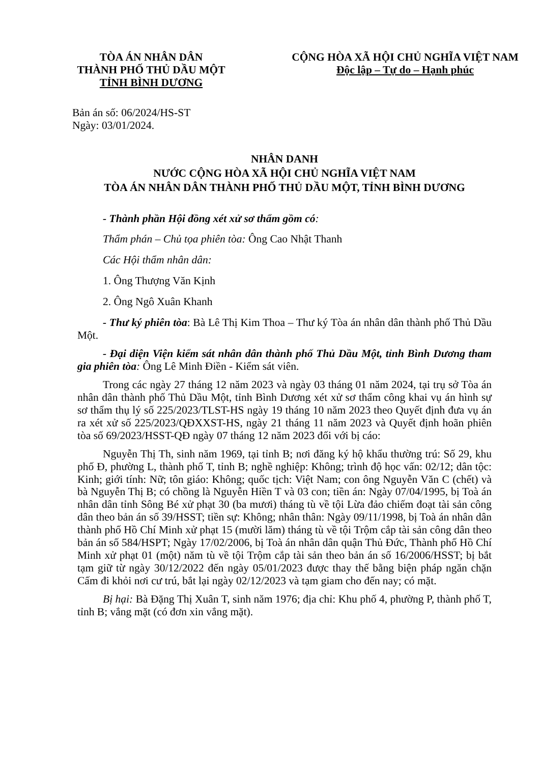TÒA ÁN NHÂN DÂN
THÀNH PHỐ THỦ DẦU MỘT
TỈNH BÌNH DƯƠNG
CỘNG HÒA XÃ HỘI CHỦ NGHĨA VIỆT NAM
Độc lập – Tự do – Hạnh phúc
Bản án số: 06/2024/HS-ST
Ngày: 03/01/2024.
NHÂN DANH
NƯỚC CỘNG HÒA XÃ HỘI CHỦ NGHĨA VIỆT NAM
TÒA ÁN NHÂN DÂN THÀNH PHỐ THỦ DẦU MỘT, TỈNH BÌNH DƯƠNG
- Thành phần Hội đồng xét xử sơ thẩm gồm có:
Thẩm phán – Chủ tọa phiên tòa: Ông Cao Nhật Thanh
Các Hội thẩm nhân dân:
1. Ông Thượng Văn Kịnh
2. Ông Ngô Xuân Khanh
- Thư ký phiên tòa: Bà Lê Thị Kim Thoa – Thư ký Tòa án nhân dân thành phố Thủ Dầu Một.
- Đại diện Viện kiểm sát nhân dân thành phố Thủ Dầu Một, tỉnh Bình Dương tham gia phiên tòa: Ông Lê Minh Điền - Kiểm sát viên.
Trong các ngày 27 tháng 12 năm 2023 và ngày 03 tháng 01 năm 2024, tại trụ sở Tòa án nhân dân thành phố Thủ Dầu Một, tỉnh Bình Dương xét xử sơ thẩm công khai vụ án hình sự sơ thẩm thụ lý số 225/2023/TLST-HS ngày 19 tháng 10 năm 2023 theo Quyết định đưa vụ án ra xét xử số 225/2023/QĐXXST-HS, ngày 21 tháng 11 năm 2023 và Quyết định hoãn phiên tòa số 69/2023/HSST-QĐ ngày 07 tháng 12 năm 2023 đối với bị cáo:
Nguyễn Thị Th, sinh năm 1969, tại tỉnh B; nơi đăng ký hộ khẩu thường trú: Số 29, khu phố Đ, phường L, thành phố T, tỉnh B; nghề nghiệp: Không; trình độ học vấn: 02/12; dân tộc: Kinh; giới tính: Nữ; tôn giáo: Không; quốc tịch: Việt Nam; con ông Nguyễn Văn C (chết) và bà Nguyễn Thị B; có chồng là Nguyễn Hiền T và 03 con; tiền án: Ngày 07/04/1995, bị Toà án nhân dân tỉnh Sông Bé xử phạt 30 (ba mươi) tháng tù về tội Lừa đảo chiếm đoạt tài sản công dân theo bản án số 39/HSST; tiền sự: Không; nhân thân: Ngày 09/11/1998, bị Toà án nhân dân thành phố Hồ Chí Minh xử phạt 15 (mười lăm) tháng tù về tội Trộm cắp tài sản công dân theo bản án số 584/HSPT; Ngày 17/02/2006, bị Toà án nhân dân quận Thủ Đức, Thành phố Hồ Chí Minh xử phạt 01 (một) năm tù về tội Trộm cắp tài sản theo bản án số 16/2006/HSST; bị bắt tạm giữ từ ngày 30/12/2022 đến ngày 05/01/2023 được thay thế bằng biện pháp ngăn chặn Cấm đi khỏi nơi cư trú, bắt lại ngày 02/12/2023 và tạm giam cho đến nay; có mặt.
Bị hại: Bà Đặng Thị Xuân T, sinh năm 1976; địa chỉ: Khu phố 4, phường P, thành phố T, tỉnh B; vắng mặt (có đơn xin vắng mặt).